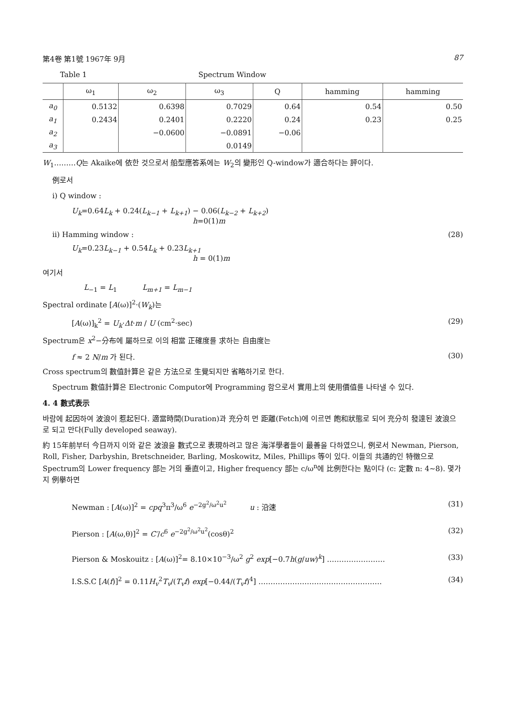第4卷 第1號 1967年 9月 87
Table 1 Spectrum Window
| | ω<sub>1</sub> | ω<sub>2</sub> | ω<sub>3</sub> | Q | hamming | hamming |
| --- | --- | --- | --- | --- | --- | --- |
| a<sub>0</sub> | 0.5132 | 0.6398 | 0.7029 | 0.64 | 0.54 | 0.50 |
| a<sub>1</sub> | 0.2434 | 0.2401 | 0.2220 | 0.24 | 0.23 | 0.25 |
| a<sub>2</sub> | | −0.0600 | −0.0891 | −0.06 | | |
| a<sub>3</sub> | | | 0.0149 | | | |
W<sub>1</sub>………Q는 Akaike에 依한 것으로서 船型應答系에는 W<sub>2</sub>의 變形인 Q-window가 適合하다는 評이다.
例로서
i) Q window :
U<sub>k</sub>=0.64L<sub>k</sub> + 0.24(L<sub>k−1</sub> + L<sub>k+1</sub>) − 0.06(L<sub>k−2</sub> + L<sub>k+2</sub>)
h=0(1)m
ii) Hamming window : (28)
U<sub>k</sub>=0.23L<sub>k−1</sub> + 0.54L<sub>k</sub> + 0.23L<sub>k+1</sub>
h = 0(1)m
여기서
L<sub>−1</sub> = L<sub>1</sub> L<sub>m+1</sub> = L<sub>m−1</sub>
Spectral ordinate [A(ω)]<sup>2</sup>·(W<sub>k</sub>)는
[A(ω)]<sub>k</sub><sup>2</sup> = U<sub>k</sub>·Δt·m / U (cm<sup>2</sup>·sec) (29)
Spectrum은 x<sup>2</sup>−分布에 屬하므로 이의 相當 正確度를 求하는 自由度는
f ≈ 2 N/m 가 된다. (30)
Cross spectrum의 數值計算은 같은 方法으로 生覺되지만 省略하기로 한다.
Spectrum 數值計算은 Electronic Computor에 Programming 함으로서 實用上의 使用價值를 나타낼 수 있다.
4. 4 數式表示
바람에 起因하여 波浪이 惹起된다. 適當時間(Duration)과 充分히 먼 距離(Fetch)에 이르면 飽和狀態로 되어 充分히 發達된 波浪으로 되고 만다(Fully developed seaway).
約 15年前부터 今日까지 이와 같은 波浪을 數式으로 表現하려고 많은 海洋學者들이 最善을 다하였으니, 例로서 Newman, Pierson, Roll, Fisher, Darbyshin, Bretschneider, Barling, Moskowitz, Miles, Phillips 等이 있다. 이들의 共通的인 特徵으로 Spectrum의 Lower frequency 部는 거의 垂直이고, Higher frequency 部는 c/ω<sup>n</sup>에 比例한다는 點이다 (c: 定數 n: 4∼8). 몇가지 例擧하면
Newman : [A(ω)]<sup>2</sup> = cpq<sup>3</sup>π<sup>3</sup>/ω<sup>6</sup> e<sup>−2g<sup>2</sup>/ω<sup>2</sup>u<sup>2</sup></sup> u : 沿速 (31)
Pierson : [A(ω,θ)]<sup>2</sup> = C′/c<sup>6</sup> e<sup>−2g<sup>2</sup>/ω<sup>2</sup>u<sup>2</sup></sup>(cosθ)<sup>2</sup> (32)
Pierson & Moskouitz : [A(ω)]<sup>2</sup>= 8.10×10<sup>−3</sup>/ω<sup>2</sup> g<sup>2</sup> exp[−0.7h(g/uw)<sup>k</sup>] …………………… (33)
I.S.S.C [A(f)]<sup>2</sup> = 0.11H<sub>v</sub><sup>2</sup>T<sub>v</sub>/(T<sub>v</sub>f) exp[−0.44/(T<sub>v</sub>f)<sup>4</sup>] …………………………………………… (34)